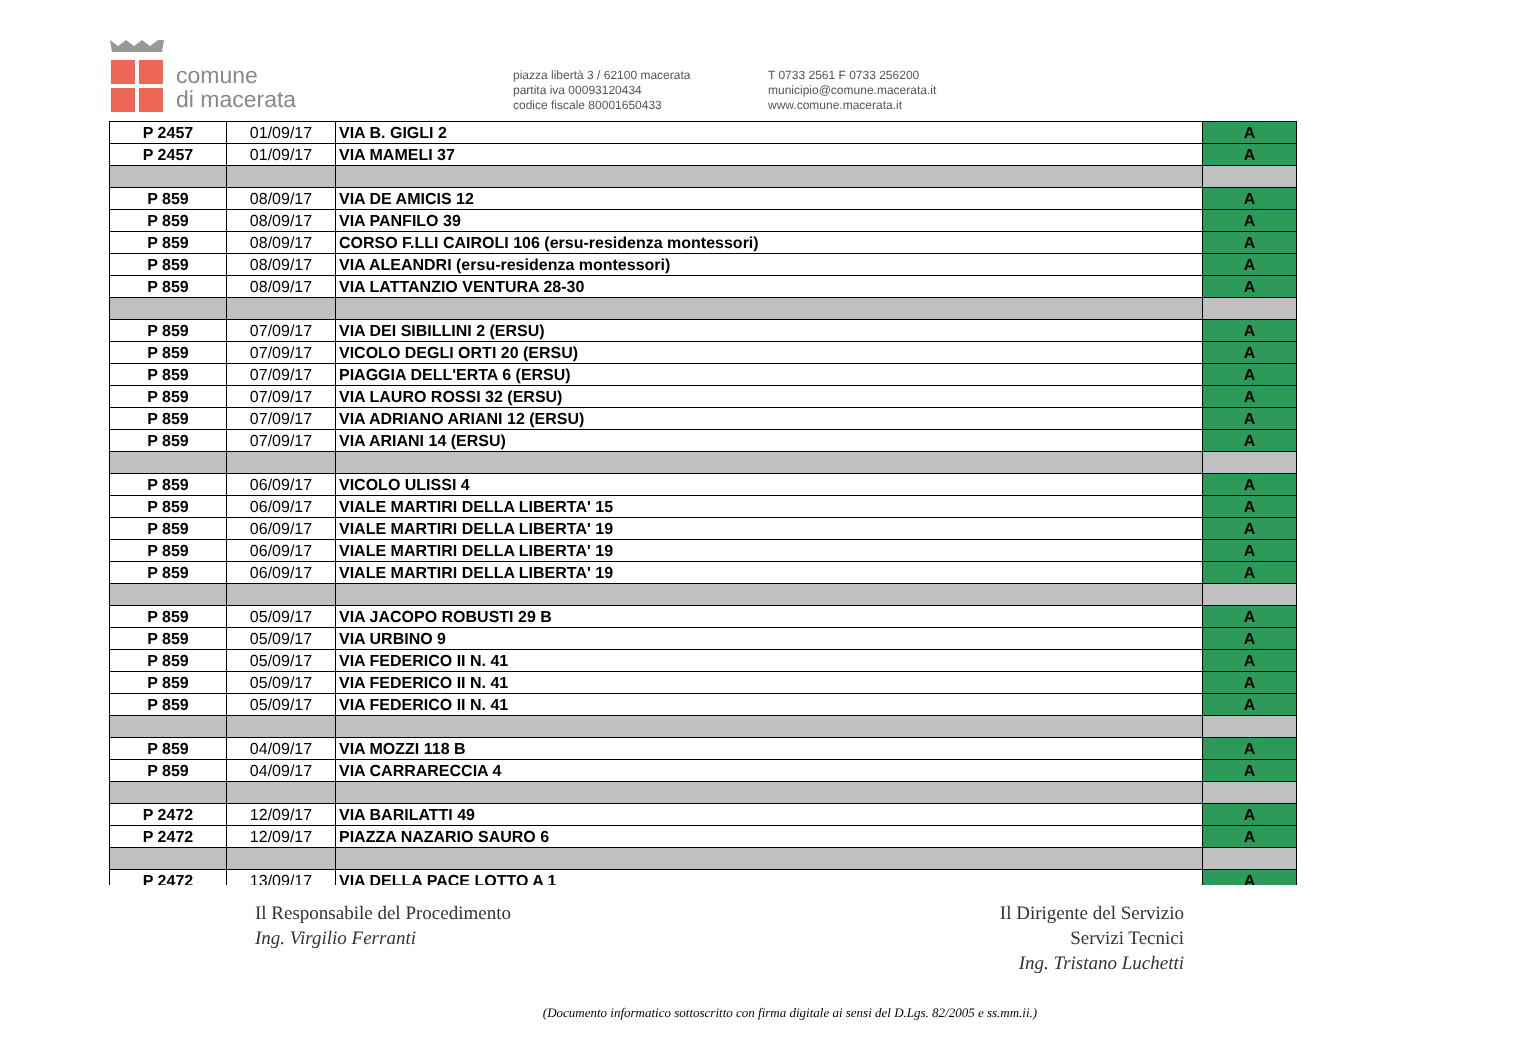comune
di macerata
piazza libertà 3 / 62100 macerata
partita iva 00093120434
codice fiscale 80001650433
T 0733 2561 F 0733 256200
municipio@comune.macerata.it
www.comune.macerata.it
| P 2457 | 01/09/17 | VIA B. GIGLI 2 | A |
| P 2457 | 01/09/17 | VIA MAMELI 37 | A |
| P 859 | 08/09/17 | VIA DE AMICIS 12 | A |
| P 859 | 08/09/17 | VIA PANFILO 39 | A |
| P 859 | 08/09/17 | CORSO F.LLI CAIROLI 106 (ersu-residenza montessori) | A |
| P 859 | 08/09/17 | VIA ALEANDRI (ersu-residenza montessori) | A |
| P 859 | 08/09/17 | VIA LATTANZIO VENTURA 28-30 | A |
| P 859 | 07/09/17 | VIA DEI SIBILLINI 2 (ERSU) | A |
| P 859 | 07/09/17 | VICOLO DEGLI ORTI 20 (ERSU) | A |
| P 859 | 07/09/17 | PIAGGIA DELL'ERTA 6 (ERSU) | A |
| P 859 | 07/09/17 | VIA LAURO ROSSI 32 (ERSU) | A |
| P 859 | 07/09/17 | VIA ADRIANO ARIANI 12 (ERSU) | A |
| P 859 | 07/09/17 | VIA ARIANI 14 (ERSU) | A |
| P 859 | 06/09/17 | VICOLO ULISSI 4 | A |
| P 859 | 06/09/17 | VIALE MARTIRI DELLA LIBERTA' 15 | A |
| P 859 | 06/09/17 | VIALE MARTIRI DELLA LIBERTA' 19 | A |
| P 859 | 06/09/17 | VIALE MARTIRI DELLA LIBERTA' 19 | A |
| P 859 | 06/09/17 | VIALE MARTIRI DELLA LIBERTA' 19 | A |
| P 859 | 05/09/17 | VIA JACOPO ROBUSTI 29 B | A |
| P 859 | 05/09/17 | VIA URBINO 9 | A |
| P 859 | 05/09/17 | VIA FEDERICO II N. 41 | A |
| P 859 | 05/09/17 | VIA FEDERICO II N. 41 | A |
| P 859 | 05/09/17 | VIA FEDERICO II N. 41 | A |
| P 859 | 04/09/17 | VIA MOZZI 118 B | A |
| P 859 | 04/09/17 | VIA CARRARECCIA 4 | A |
| P 2472 | 12/09/17 | VIA BARILATTI 49 | A |
| P 2472 | 12/09/17 | PIAZZA NAZARIO SAURO 6 | A |
| P 2472 | 13/09/17 | VIA DELLA PACE LOTTO A 1 | A |
Il Responsabile del Procedimento
Ing. Virgilio Ferranti
Il Dirigente del Servizio
Servizi Tecnici
Ing. Tristano Luchetti
(Documento informatico sottoscritto con firma digitale ai sensi del D.Lgs. 82/2005 e ss.mm.ii.)